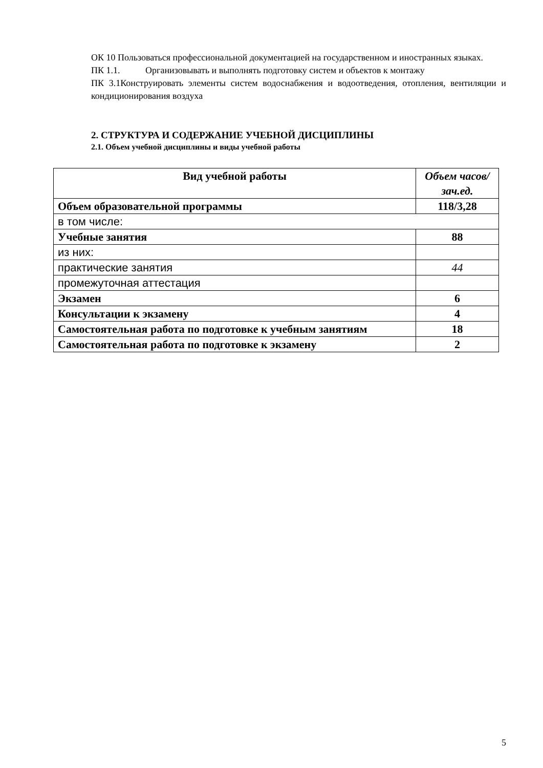ОК 10 Пользоваться профессиональной документацией на государственном и иностранных языках.
ПК 1.1. Организовывать и выполнять подготовку систем и объектов к монтажу
ПК 3.1Конструировать элементы систем водоснабжения и водоотведения, отопления, вентиляции и кондиционирования воздуха
2. СТРУКТУРА И СОДЕРЖАНИЕ УЧЕБНОЙ ДИСЦИПЛИНЫ
2.1. Объем учебной дисциплины и виды учебной работы
| Вид учебной работы | Объем часов/зач.ед. |
| --- | --- |
| Объем образовательной программы | 118/3,28 |
| в том числе: | |
| Учебные занятия | 88 |
| из них: | |
| практические занятия | 44 |
| промежуточная аттестация | |
| Экзамен | 6 |
| Консультации к экзамену | 4 |
| Самостоятельная работа по подготовке к учебным занятиям | 18 |
| Самостоятельная работа по подготовке к экзамену | 2 |
5